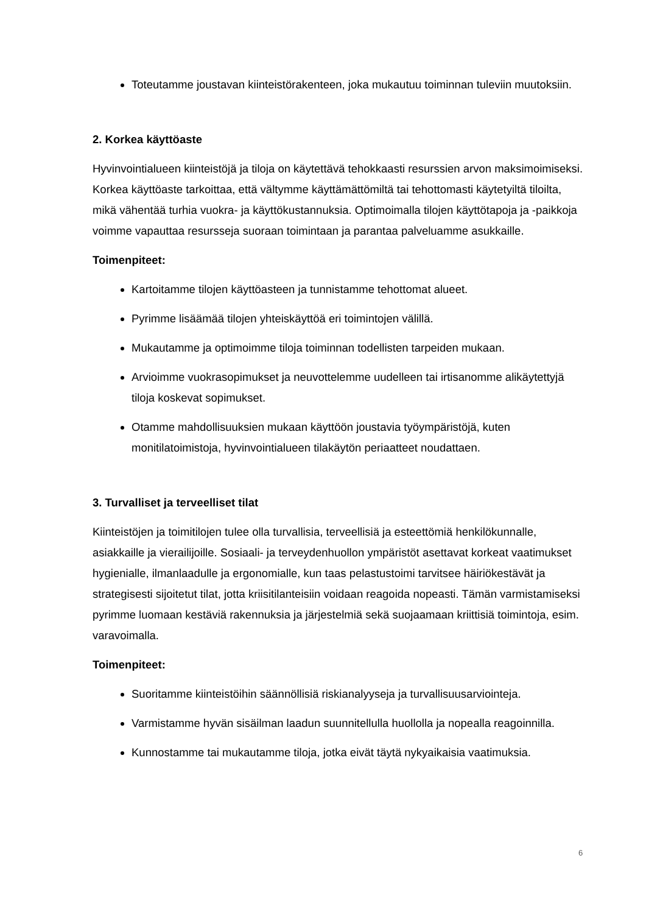Toteutamme joustavan kiinteistörakenteen, joka mukautuu toiminnan tuleviin muutoksiin.
2. Korkea käyttöaste
Hyvinvointialueen kiinteistöjä ja tiloja on käytettävä tehokkaasti resurssien arvon maksimoimiseksi. Korkea käyttöaste tarkoittaa, että vältymme käyttämättömiltä tai tehottomasti käytetyiltä tiloilta, mikä vähentää turhia vuokra- ja käyttökustannuksia. Optimoimalla tilojen käyttötapoja ja -paikkoja voimme vapauttaa resursseja suoraan toimintaan ja parantaa palveluamme asukkaille.
Toimenpiteet:
Kartoitamme tilojen käyttöasteen ja tunnistamme tehottomat alueet.
Pyrimme lisäämää tilojen yhteiskäyttöä eri toimintojen välillä.
Mukautamme ja optimoimme tiloja toiminnan todellisten tarpeiden mukaan.
Arvioimme vuokrasopimukset ja neuvottelemme uudelleen tai irtisanomme alikäytettyjä tiloja koskevat sopimukset.
Otamme mahdollisuuksien mukaan käyttöön joustavia työympäristöjä, kuten monitilatoimistoja, hyvinvointialueen tilakäytön periaatteet noudattaen.
3. Turvalliset ja terveelliset tilat
Kiinteistöjen ja toimitilojen tulee olla turvallisia, terveellisiä ja esteettömiä henkilökunnalle, asiakkaille ja vierailijoille. Sosiaali- ja terveydenhuollon ympäristöt asettavat korkeat vaatimukset hygienialle, ilmanlaadulle ja ergonomialle, kun taas pelastustoimi tarvitsee häiriökestävät ja strategisesti sijoitetut tilat, jotta kriisitilanteisiin voidaan reagoida nopeasti. Tämän varmistamiseksi pyrimme luomaan kestäviä rakennuksia ja järjestelmiä sekä suojaamaan kriittisiä toimintoja, esim. varavoimalla.
Toimenpiteet:
Suoritamme kiinteistöihin säännöllisiä riskianalyyseja ja turvallisuusarviointeja.
Varmistamme hyvän sisäilman laadun suunnitellulla huollolla ja nopealla reagoinnilla.
Kunnostamme tai mukautamme tiloja, jotka eivät täytä nykyaikaisia vaatimuksia.
6